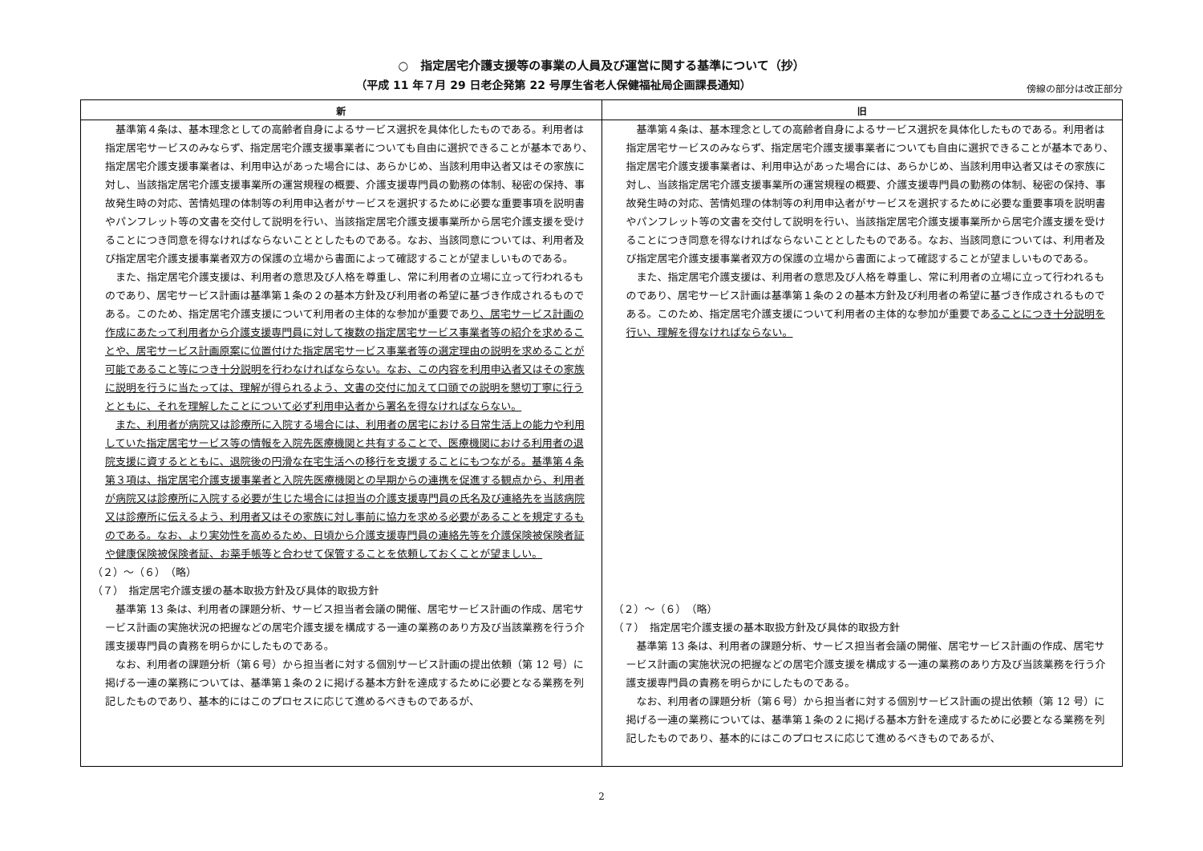○　指定居宅介護支援等の事業の人員及び運営に関する基準について（抄）
（平成 11 年７月 29 日老企発第 22 号厚生省老人保健福祉局企画課長通知）
傍線の部分は改正部分
| 新 | 旧 |
| --- | --- |
| 基準第４条は、基本理念としての高齢者自身によるサービス選択を具体化したものである。利用者は指定居宅サービスのみならず、指定居宅介護支援事業者についても自由に選択できることが基本であり、指定居宅介護支援事業者は、利用申込があった場合には、あらかじめ、当該利用申込者又はその家族に対し、当該指定居宅介護支援事業所の運営規程の概要、介護支援専門員の勤務の体制、秘密の保持、事故発生時の対応、苦情処理の体制等の利用申込者がサービスを選択するために必要な重要事項を説明書やパンフレット等の文書を交付して説明を行い、当該指定居宅介護支援事業所から居宅介護支援を受けることにつき同意を得なければならないこととしたものである。なお、当該同意については、利用者及び指定居宅介護支援事業者双方の保護の立場から書面によって確認することが望ましいものである。 また、指定居宅介護支援は、利用者の意思及び人格を尊重し、常に利用者の立場に立って行われるものであり、居宅サービス計画は基準第１条の２の基本方針及び利用者の希望に基づき作成されるものである。このため、指定居宅介護支援について利用者の主体的な参加が重要であ り、居宅サービス計画の作成にあたって利用者から介護支援専門員に対して複数の指定居宅サービス事業者等の紹介を求めることや、居宅サービス計画原案に位置付けた指定居宅サービス事業者等の選定理由の説明を求めることが可能であること等につき十分説明を行わなければならない。なお、この内容を利用申込者又はその家族に説明を行うに当たっては、理解が得られるよう、文書の交付に加えて口頭での説明を懇切丁寧に行うとともに、それを理解したことについて必ず利用申込者から署名を得なければならない。 また、利用者が病院又は診療所に入院する場合には、利用者の居宅における日常生活上の能力や利用していた指定居宅サービス等の情報を入院先医療機関と共有することで、医療機関における利用者の退院支援に資するとともに、退院後の円滑な在宅生活への移行を支援することにもつながる。基準第４条第３項は、指定居宅介護支援事業者と入院先医療機関との早期からの連携を促進する観点から、利用者が病院又は診療所に入院する必要が生じた場合には担当の介護支援専門員の氏名及び連絡先を当該病院又は診療所に伝えるよう、利用者又はその家族に対し事前に協力を求める必要があることを規定するものである。なお、より実効性を高めるため、日頃から介護支援専門員の連絡先等を介護保険被保険者証や健康保険被保険者証、お薬手帳等と合わせて保管することを依頼しておくことが望ましい。 （２）～（６） （略） （７） 指定居宅介護支援の基本取扱方針及び具体的取扱方針 基準第 13 条は、利用者の課題分析、サービス担当者会議の開催、居宅サービス計画の作成、居宅サービス計画の実施状況の把握などの居宅介護支援を構成する一連の業務のあり方及び当該業務を行う介護支援専門員の責務を明らかにしたものである。 なお、利用者の課題分析（第６号）から担当者に対する個別サービス計画の提出依頼（第 12 号）に掲げる一連の業務については、基準第１条の２に掲げる基本方針を達成するために必要となる業務を列記したものであり、基本的にはこのプロセスに応じて進めるべきものであるが、 | 基準第４条は、基本理念としての高齢者自身によるサービス選択を具体化したものである。利用者は指定居宅サービスのみならず、指定居宅介護支援事業者についても自由に選択できることが基本であり、指定居宅介護支援事業者は、利用申込があった場合には、あらかじめ、当該利用申込者又はその家族に対し、当該指定居宅介護支援事業所の運営規程の概要、介護支援専門員の勤務の体制、秘密の保持、事故発生時の対応、苦情処理の体制等の利用申込者がサービスを選択するために必要な重要事項を説明書やパンフレット等の文書を交付して説明を行い、当該指定居宅介護支援事業所から居宅介護支援を受けることにつき同意を得なければならないこととしたものである。なお、当該同意については、利用者及び指定居宅介護支援事業者双方の保護の立場から書面によって確認することが望ましいものである。 また、指定居宅介護支援は、利用者の意思及び人格を尊重し、常に利用者の立場に立って行われるものであり、居宅サービス計画は基準第１条の２の基本方針及び利用者の希望に基づき作成されるものである。このため、指定居宅介護支援について利用者の主体的な参加が重要であ ることにつき十分説明を行い、理解を得なければならない。 （２）～（６） （略） （７） 指定居宅介護支援の基本取扱方針及び具体的取扱方針 基準第 13 条は、利用者の課題分析、サービス担当者会議の開催、居宅サービス計画の作成、居宅サービス計画の実施状況の把握などの居宅介護支援を構成する一連の業務のあり方及び当該業務を行う介護支援専門員の責務を明らかにしたものである。 なお、利用者の課題分析（第６号）から担当者に対する個別サービス計画の提出依頼（第 12 号）に掲げる一連の業務については、基準第１条の２に掲げる基本方針を達成するために必要となる業務を列記したものであり、基本的にはこのプロセスに応じて進めるべきものであるが、 |
2